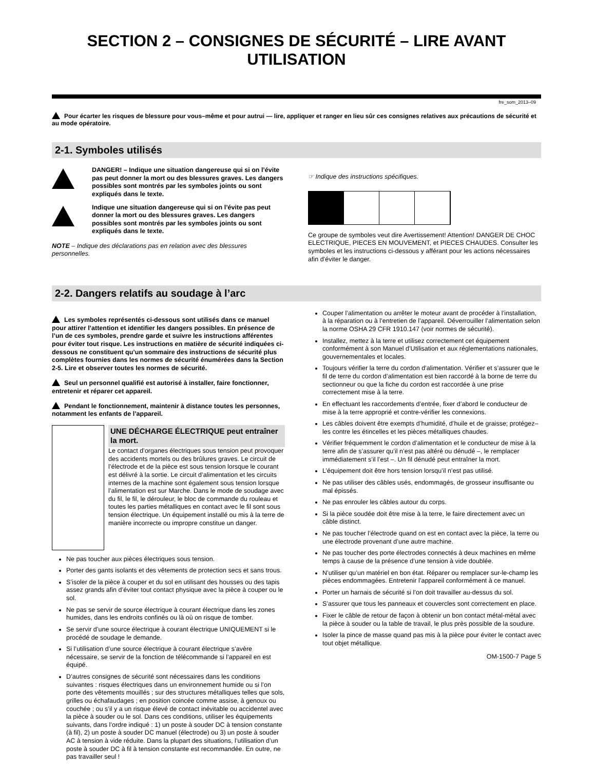SECTION 2 – CONSIGNES DE SÉCURITÉ – LIRE AVANT UTILISATION
fre_som_2013–09
Pour écarter les risques de blessure pour vous–même et pour autrui — lire, appliquer et ranger en lieu sûr ces consignes relatives aux précautions de sécurité et au mode opératoire.
2-1. Symboles utilisés
DANGER! – Indique une situation dangereuse qui si on l’évite pas peut donner la mort ou des blessures graves. Les dangers possibles sont montrés par les symboles joints ou sont expliqués dans le texte.
Indique une situation dangereuse qui si on l’évite pas peut donner la mort ou des blessures graves. Les dangers possibles sont montrés par les symboles joints ou sont expliqués dans le texte.
NOTE – Indique des déclarations pas en relation avec des blessures personnelles.
☞ Indique des instructions spécifiques.
Ce groupe de symboles veut dire Avertissement! Attention! DANGER DE CHOC ELECTRIQUE, PIECES EN MOUVEMENT, et PIECES CHAUDES. Consulter les symboles et les instructions ci-dessous y afférant pour les actions nécessaires afin d’éviter le danger.
2-2. Dangers relatifs au soudage à l’arc
Les symboles représentés ci-dessous sont utilisés dans ce manuel pour attirer l’attention et identifier les dangers possibles. En présence de l’un de ces symboles, prendre garde et suivre les instructions afférentes pour éviter tout risque. Les instructions en matière de sécurité indiquées ci-dessous ne constituent qu’un sommaire des instructions de sécurité plus complètes fournies dans les normes de sécurité énumérées dans la Section 2-5. Lire et observer toutes les normes de sécurité.
Seul un personnel qualifié est autorisé à installer, faire fonctionner, entretenir et réparer cet appareil.
Pendant le fonctionnement, maintenir à distance toutes les personnes, notamment les enfants de l’appareil.
UNE DÉCHARGE ÉLECTRIQUE peut entraîner la mort.
Le contact d’organes électriques sous tension peut provoquer des accidents mortels ou des brûlures graves. Le circuit de l’électrode et de la pièce est sous tension lorsque le courant est délivré à la sortie. Le circuit d’alimentation et les circuits internes de la machine sont également sous tension lorsque l’alimentation est sur Marche. Dans le mode de soudage avec du fil, le fil, le dérouleur, le bloc de commande du rouleau et toutes les parties métalliques en contact avec le fil sont sous tension électrique. Un équipement installé ou mis à la terre de manière incorrecte ou impropre constitue un danger.
Ne pas toucher aux pièces électriques sous tension.
Porter des gants isolants et des vêtements de protection secs et sans trous.
S’isoler de la pièce à couper et du sol en utilisant des housses ou des tapis assez grands afin d’éviter tout contact physique avec la pièce à couper ou le sol.
Ne pas se servir de source électrique à courant électrique dans les zones humides, dans les endroits confinés ou là où on risque de tomber.
Se servir d’une source électrique à courant électrique UNIQUEMENT si le procédé de soudage le demande.
Si l’utilisation d’une source électrique à courant électrique s’avère nécessaire, se servir de la fonction de télécommande si l’appareil en est équipé.
D’autres consignes de sécurité sont nécessaires dans les conditions suivantes : risques électriques dans un environnement humide ou si l’on porte des vêtements mouillés ; sur des structures métalliques telles que sols, grilles ou échafaudages ; en position coincée comme assise, à genoux ou couchée ; ou s’il y a un risque élevé de contact inévitable ou accidentel avec la pièce à souder ou le sol. Dans ces conditions, utiliser les équipements suivants, dans l’ordre indiqué : 1) un poste à souder DC à tension constante (à fil), 2) un poste à souder DC manuel (électrode) ou 3) un poste à souder AC à tension à vide réduite. Dans la plupart des situations, l’utilisation d’un poste à souder DC à fil à tension constante est recommandée. En outre, ne pas travailler seul !
Couper l’alimentation ou arrêter le moteur avant de procéder à l’installation, à la réparation ou à l’entretien de l’appareil. Déverrouiller l’alimentation selon la norme OSHA 29 CFR 1910.147 (voir normes de sécurité).
Installez, mettez à la terre et utilisez correctement cet équipement conformément à son Manuel d’Utilisation et aux réglementations nationales, gouvernementales et locales.
Toujours vérifier la terre du cordon d’alimentation. Vérifier et s’assurer que le fil de terre du cordon d’alimentation est bien raccordé à la borne de terre du sectionneur ou que la fiche du cordon est raccordée à une prise correctement mise à la terre.
En effectuant les raccordements d’entrée, fixer d’abord le conducteur de mise à la terre approprié et contre-vérifier les connexions.
Les câbles doivent être exempts d’humidité, d’huile et de graisse; protégez–les contre les étincelles et les pièces métalliques chaudes.
Vérifier fréquemment le cordon d’alimentation et le conducteur de mise à la terre afin de s’assurer qu’il n’est pas altéré ou dénudé –, le remplacer immédiatement s’il l’est –. Un fil dénudé peut entraîner la mort.
L’équipement doit être hors tension lorsqu’il n’est pas utilisé.
Ne pas utiliser des câbles usés, endommagés, de grosseur insuffisante ou mal épissés.
Ne pas enrouler les câbles autour du corps.
Si la pièce soudée doit être mise à la terre, le faire directement avec un câble distinct.
Ne pas toucher l’électrode quand on est en contact avec la pièce, la terre ou une électrode provenant d’une autre machine.
Ne pas toucher des porte électrodes connectés à deux machines en même temps à cause de la présence d’une tension à vide doublée.
N’utiliser qu’un matériel en bon état. Réparer ou remplacer sur-le-champ les pièces endommagées. Entretenir l’appareil conformément à ce manuel.
Porter un harnais de sécurité si l’on doit travailler au-dessus du sol.
S’assurer que tous les panneaux et couvercles sont correctement en place.
Fixer le câble de retour de façon à obtenir un bon contact métal-métal avec la pièce à souder ou la table de travail, le plus près possible de la soudure.
Isoler la pince de masse quand pas mis à la pièce pour éviter le contact avec tout objet métallique.
OM-1500-7 Page 5